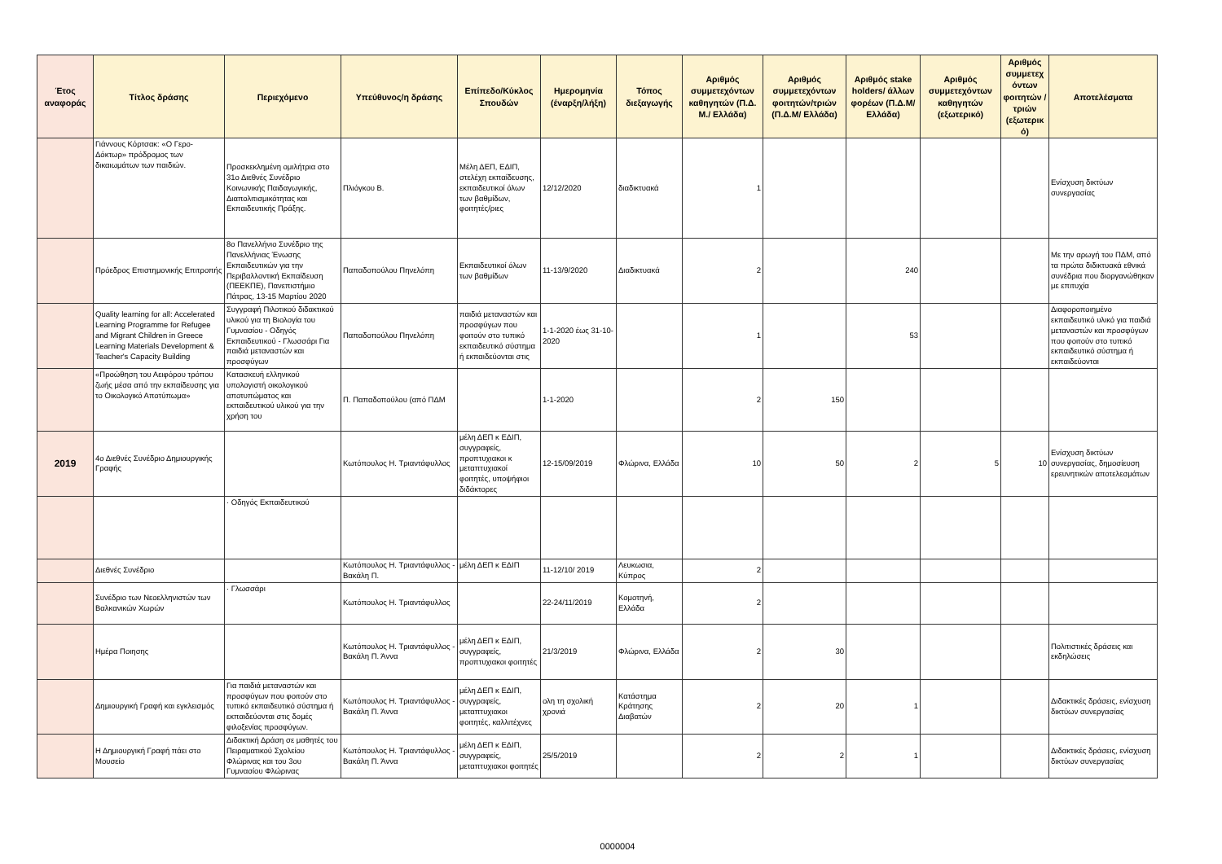| Έτος αναφοράς | Τίτλος δράσης | Περιεχόμενο | Υπεύθυνος/η δράσης | Επίπεδο/Κύκλος Σπουδών | Ημερομηνία (έναρξη/λήξη) | Τόπος διεξαγωγής | Αριθμός συμμετεχόντων καθηγητών (Π.Δ. Μ./ Ελλάδα) | Αριθμός συμμετεχόντων φοιτητών/τριών (Π.Δ.Μ/ Ελλάδα) | Αριθμός stake holders/ άλλων φορέων (Π.Δ.Μ/ Ελλάδα) | Αριθμός συμμετεχόντων καθηγητών (εξωτερικό) | Αριθμός συμμετεχ όντων φοιτητών /τριών (εξωτερικ ό) | Αποτελέσματα |
| --- | --- | --- | --- | --- | --- | --- | --- | --- | --- | --- | --- | --- |
| | Γιάννους Κόρτσακ: «Ο Γερο-Δόκτωρ» πρόδρομος των δικαιωμάτων των παιδιών. | Προσκεκλημένη ομιλήτρια στο 31ο Διεθνές Συνέδριο Κοινωνικής Παιδαγωγικής, Διαπολιτισμικότητας και Εκπαιδευτικής Πράξης. | Πλιόγκου Β. | Μέλη ΔΕΠ, ΕΔΙΠ, στελέχη εκπαίδευσης, εκπαιδευτικοί όλων των βαθμίδων, φοιτητές/ριες | 12/12/2020 | διαδικτυακά | 1 | | | | | Ενίσχυση δικτύων συνεργασίας |
| | Πρόεδρος Επιστημονικής Επιτροπής | 8ο Πανελλήνιο Συνέδριο της Πανελλήνιας Ένωσης Εκπαιδευτικών για την Περιβαλλοντική Εκπαίδευση (ΠΕΕΚΠΕ), Πανεπιστήμιο Πάτρας, 13-15 Μαρτίου 2020 | Παπαδοπούλου Πηνελόπη | Εκπαιδευτικοί όλων των βαθμίδων | 11-13/9/2020 | Διαδικτυακά | 2 | | 240 | | | Με την αρωγή του ΠΔΜ, από τα πρώτα διδικτυακά εθνικά συνέδρια που διοργανώθηκαν με επιτυχία |
| | Quality learning for all: Accelerated Learning Programme for Refugee and Migrant Children in Greece Learning Materials Development & Teacher's Capacity Building | Συγγραφή Πιλοτικού διδακτικού υλικού για τη Βιολογία του Γυμνασίου - Οδηγός Εκπαιδευτικού - Γλωσσάρι Για παιδιά μεταναστών και προσφύγων | Παπαδοπούλου Πηνελόπη | παιδιά μεταναστών και προσφύγων που φοιτούν στο τυπικό εκπαιδευτικό σύστημα ή εκπαιδεύονται στις | 1-1-2020 έως 31-10-2020 | | 1 | | 53 | | | Διαφοροποιημένο εκπαιδευτικό υλικό για παιδιά μεταναστών και προσφύγων που φοιτούν στο τυπικό εκπαιδευτικό σύστημα ή εκπαιδεύονται |
| | «Προώθηση του Αειφόρου τρόπου ζωής μέσα από την εκπαίδευσης για το Οικολογικό Αποτύπωμα» | Κατασκευή ελληνικού υπολογιστή οικολογικού αποτυπώματος και εκπαιδευτικού υλικού για την χρήση του | Π. Παπαδοπούλου (από ΠΔΜ | | 1-1-2020 | | 2 | 150 | | | | |
| 2019 | 4ο Διεθνές Συνέδριο Δημιουργικής Γραφής | | Κωτόπουλος Η. Τριαντάφυλλος | μέλη ΔΕΠ κ ΕΔΙΠ, συγγραφείς, προπτυχιακοι κ μεταπτυχιακοί φοιτητές, υποψήφιοι διδάκτορες | 12-15/09/2019 | Φλώρινα, Ελλάδα | 10 | 50 | 2 | 5 | 10 | Ενίσχυση δικτύων συνεργασίας, δημοσίευση ερευνητικών αποτελεσμάτων |
| | | · Οδηγός Εκπαιδευτικού | | | | | | | | | | |
| | Διεθνές Συνέδριο | | Κωτόπουλος Η. Τριαντάφυλλος - Βακάλη Π. | μέλη ΔΕΠ κ ΕΔΙΠ | 11-12/10/ 2019 | Λευκωσια, Κύπρος | 2 | | | | | |
| | Συνέδριο των Νεοελληνιστών των Βαλκανικών Χωρών | · Γλωσσάρι | Κωτόπουλος Η. Τριαντάφυλλος | | 22-24/11/2019 | Κομοτηνή, Ελλάδα | 2 | | | | | |
| | Ημέρα Ποιησης | | Κωτόπουλος Η. Τριαντάφυλλος - Βακάλη Π. Άννα | μέλη ΔΕΠ κ ΕΔΙΠ, συγγραφείς, προπτυχιακοι φοιτητές | 21/3/2019 | Φλώρινα, Ελλάδα | 2 | 30 | | | | Πολιτιστικές δράσεις και εκδηλώσεις |
| | Δημιουργική Γραφή και εγκλεισμός | Για παιδιά μεταναστών και προσφύγων που φοιτούν στο τυπικό εκπαιδευτικό σύστημα ή εκπαιδεύονται στις δομές φιλοξενίας προσφύγων. | Κωτόπουλος Η. Τριαντάφυλλος - Βακάλη Π. Άννα | μέλη ΔΕΠ κ ΕΔΙΠ, συγγραφείς, μεταπτυχιακοι φοιτητές, καλλιτέχνες | ολη τη σχολική χρονιά | Κατάστημα Κράτησης Διαβατών | 2 | 20 | 1 | | | Διδακτικές δράσεις, ενίσχυση δικτύων συνεργασίας |
| | Η Δημιουργική Γραφή πάει στο Μουσείο | Διδακτική Δράση σε μαθητές του Πειραματικού Σχολείου Φλώρινας και του 3ου Γυμνασίου Φλώρινας | Κωτόπουλος Η. Τριαντάφυλλος - Βακάλη Π. Άννα | μέλη ΔΕΠ κ ΕΔΙΠ, συγγραφείς, μεταπτυχιακοι φοιτητές | 25/5/2019 | | 2 | 2 | 1 | | | Διδακτικές δράσεις, ενίσχυση δικτύων συνεργασίας |
0000004